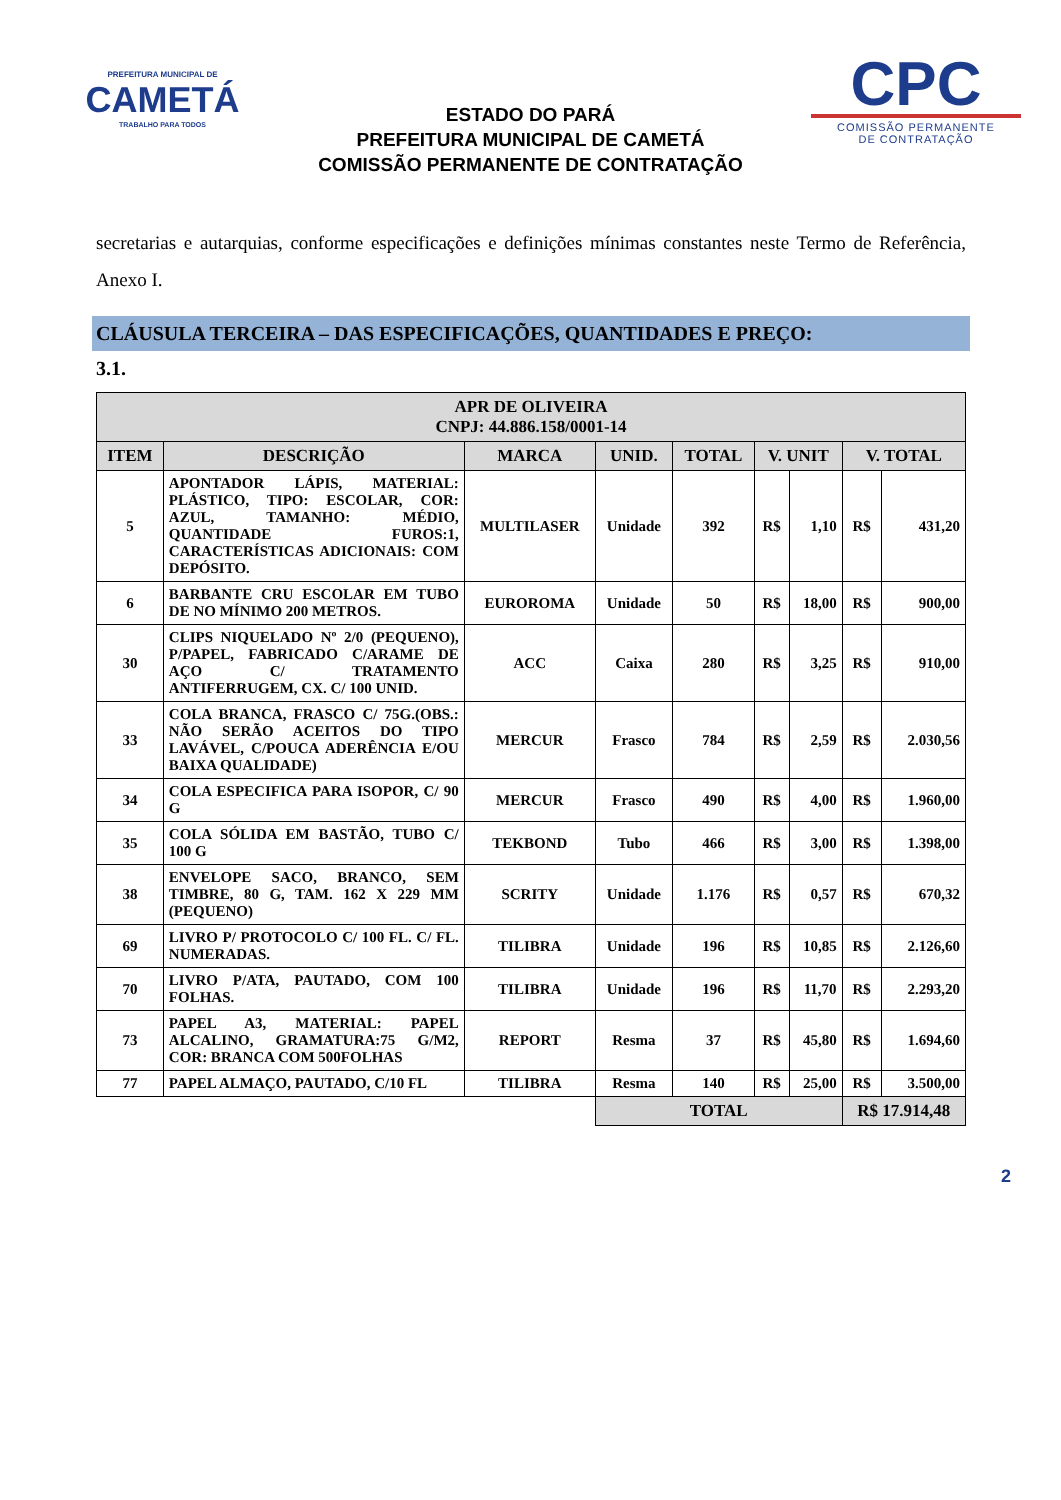PREFEITURA MUNICIPAL DE
CAMETÁ
TRABALHO PARA TODOS
ESTADO DO PARÁ
PREFEITURA MUNICIPAL DE CAMETÁ
COMISSÃO PERMANENTE DE CONTRATAÇÃO
CPC
COMISSÃO PERMANENTE
DE CONTRATAÇÃO
secretarias e autarquias, conforme especificações e definições mínimas constantes neste Termo de Referência, Anexo I.
CLÁUSULA TERCEIRA – DAS ESPECIFICAÇÕES, QUANTIDADES E PREÇO:
3.1.
| APR DE OLIVEIRA CNPJ: 44.886.158/0001-14 | | | | | | | | |
| --- | --- | --- | --- | --- | --- | --- | --- | --- |
| ITEM | DESCRIÇÃO | MARCA | UNID. | TOTAL | V. UNIT | | V. TOTAL | |
| 5 | APONTADOR LÁPIS, MATERIAL: PLÁSTICO, TIPO: ESCOLAR, COR: AZUL, TAMANHO: MÉDIO, QUANTIDADE FUROS:1, CARACTERÍSTICAS ADICIONAIS: COM DEPÓSITO. | MULTILASER | Unidade | 392 | R$ | 1,10 | R$ | 431,20 |
| 6 | BARBANTE CRU ESCOLAR EM TUBO DE NO MÍNIMO 200 METROS. | EUROROMA | Unidade | 50 | R$ | 18,00 | R$ | 900,00 |
| 30 | CLIPS NIQUELADO Nº 2/0 (PEQUENO), P/PAPEL, FABRICADO C/ARAME DE AÇO C/ TRATAMENTO ANTIFERRUGEM, CX. C/ 100 UNID. | ACC | Caixa | 280 | R$ | 3,25 | R$ | 910,00 |
| 33 | COLA BRANCA, FRASCO C/ 75G.(OBS.: NÃO SERÃO ACEITOS DO TIPO LAVÁVEL, C/POUCA ADERÊNCIA E/OU BAIXA QUALIDADE) | MERCUR | Frasco | 784 | R$ | 2,59 | R$ | 2.030,56 |
| 34 | COLA ESPECIFICA PARA ISOPOR, C/ 90 G | MERCUR | Frasco | 490 | R$ | 4,00 | R$ | 1.960,00 |
| 35 | COLA SÓLIDA EM BASTÃO, TUBO C/ 100 G | TEKBOND | Tubo | 466 | R$ | 3,00 | R$ | 1.398,00 |
| 38 | ENVELOPE SACO, BRANCO, SEM TIMBRE, 80 G, TAM. 162 X 229 MM (PEQUENO) | SCRITY | Unidade | 1.176 | R$ | 0,57 | R$ | 670,32 |
| 69 | LIVRO P/ PROTOCOLO C/ 100 FL. C/ FL. NUMERADAS. | TILIBRA | Unidade | 196 | R$ | 10,85 | R$ | 2.126,60 |
| 70 | LIVRO P/ATA, PAUTADO, COM 100 FOLHAS. | TILIBRA | Unidade | 196 | R$ | 11,70 | R$ | 2.293,20 |
| 73 | PAPEL A3, MATERIAL: PAPEL ALCALINO, GRAMATURA:75 G/M2, COR: BRANCA COM 500FOLHAS | REPORT | Resma | 37 | R$ | 45,80 | R$ | 1.694,60 |
| 77 | PAPEL ALMAÇO, PAUTADO, C/10 FL | TILIBRA | Resma | 140 | R$ | 25,00 | R$ | 3.500,00 |
| | | | TOTAL | | | | R$ 17.914,48 | |
2